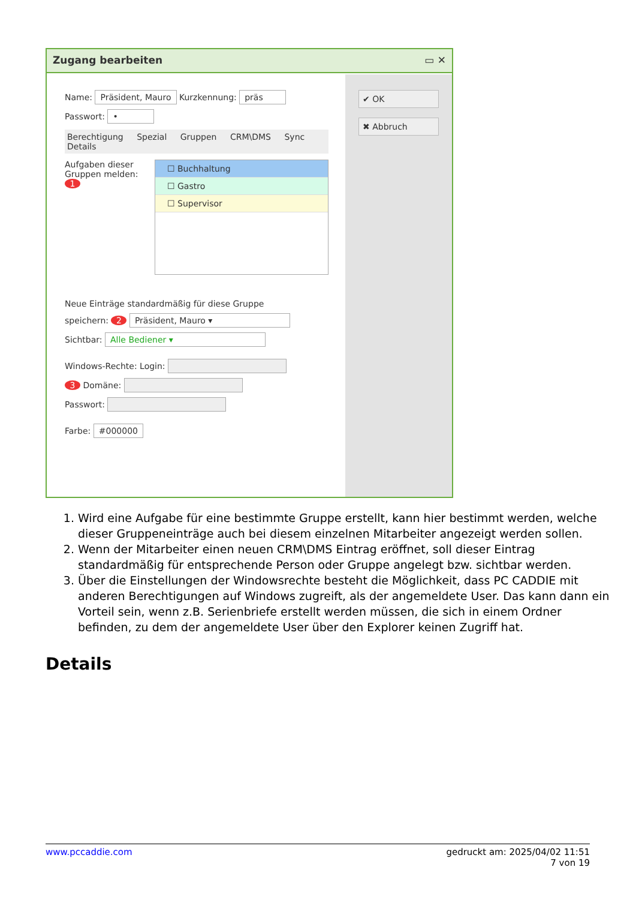Zugang bearbeiten ▭ ✕
✔ OK
✖ Abbruch
Name: Präsident, Mauro Kurzkennung: präs
Passwort: •
Berechtigung Spezial Gruppen CRM\DMS Sync Details
Aufgaben dieser Gruppen melden: 1
☐ Buchhaltung
☐ Gastro
☐ Supervisor
Neue Einträge standardmäßig für diese Gruppe
speichern: 2 Präsident, Mauro ▾
Sichtbar: Alle Bediener ▾
Windows-Rechte: Login:
3 Domäne:
Passwort:
Farbe: #000000
1. Wird eine Aufgabe für eine bestimmte Gruppe erstellt, kann hier bestimmt werden, welche dieser Gruppeneinträge auch bei diesem einzelnen Mitarbeiter angezeigt werden sollen.
2. Wenn der Mitarbeiter einen neuen CRM\DMS Eintrag eröffnet, soll dieser Eintrag standardmäßig für entsprechende Person oder Gruppe angelegt bzw. sichtbar werden.
3. Über die Einstellungen der Windowsrechte besteht die Möglichkeit, dass PC CADDIE mit anderen Berechtigungen auf Windows zugreift, als der angemeldete User. Das kann dann ein Vorteil sein, wenn z.B. Serienbriefe erstellt werden müssen, die sich in einem Ordner befinden, zu dem der angemeldete User über den Explorer keinen Zugriff hat.
Details
www.pccaddie.com gedruckt am: 2025/04/02 11:51
7 von 19